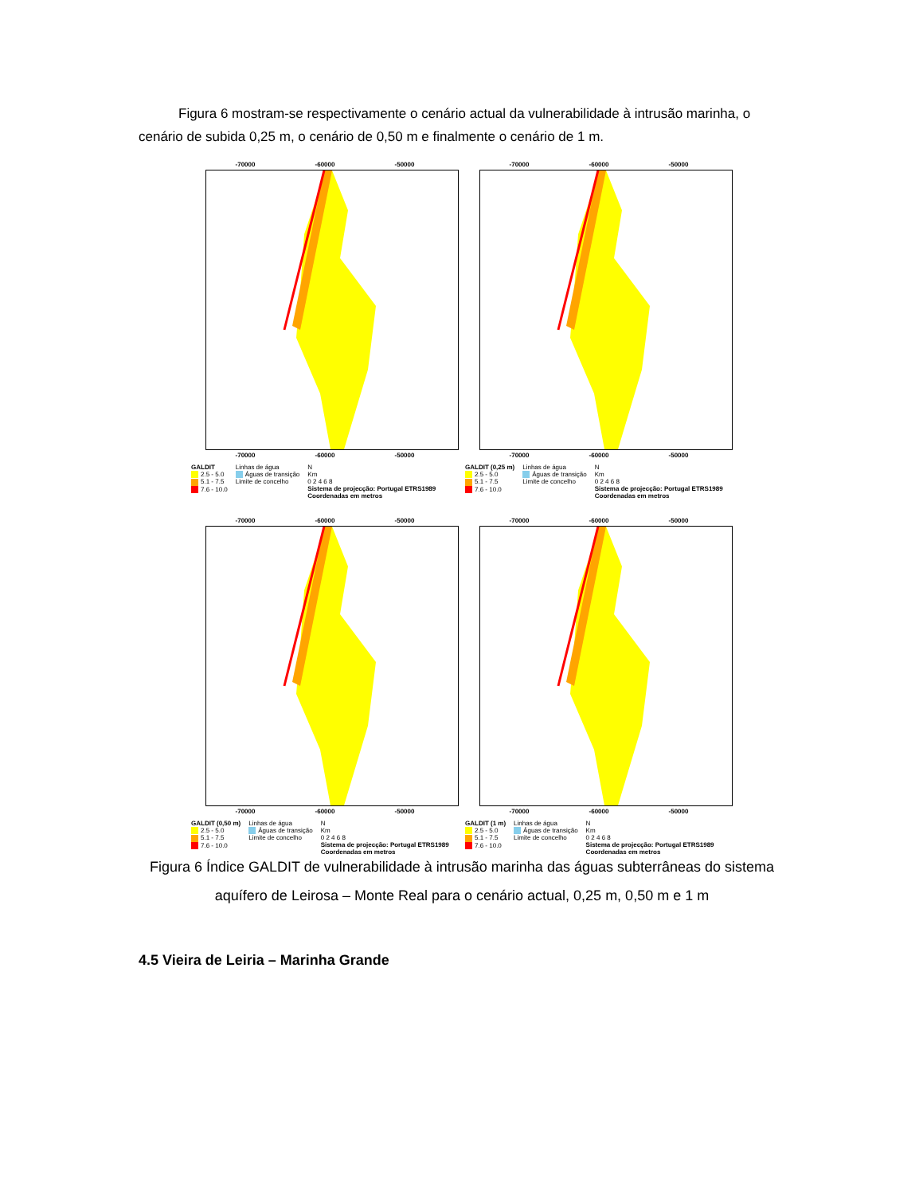Figura 6 mostram-se respectivamente o cenário actual da vulnerabilidade à intrusão marinha, o cenário de subida 0,25 m, o cenário de 0,50 m e finalmente o cenário de 1 m.
-70000 -60000 -50000
-70000 -60000 -50000
GALDIT
2.5 - 5.0
5.1 - 7.5
7.6 - 10.0
Linhas de água
Águas de transição
Limite de concelho
N
Km
0 2 4 6 8
Sistema de projecção: Portugal ETRS1989
Coordenadas em metros
-70000 -60000 -50000
-70000 -60000 -50000
GALDIT (0,25 m)
2.5 - 5.0
5.1 - 7.5
7.6 - 10.0
Linhas de água
Águas de transição
Limite de concelho
N
Km
0 2 4 6 8
Sistema de projecção: Portugal ETRS1989
Coordenadas em metros
-70000 -60000 -50000
-70000 -60000 -50000
GALDIT (0,50 m)
2.5 - 5.0
5.1 - 7.5
7.6 - 10.0
Linhas de água
Águas de transição
Limite de concelho
N
Km
0 2 4 6 8
Sistema de projecção: Portugal ETRS1989
Coordenadas em metros
-70000 -60000 -50000
-70000 -60000 -50000
GALDIT (1 m)
2.5 - 5.0
5.1 - 7.5
7.6 - 10.0
Linhas de água
Águas de transição
Limite de concelho
N
Km
0 2 4 6 8
Sistema de projecção: Portugal ETRS1989
Coordenadas em metros
Figura 6 Índice GALDIT de vulnerabilidade à intrusão marinha das águas subterrâneas do sistema aquífero de Leirosa – Monte Real para o cenário actual, 0,25 m, 0,50 m e 1 m
4.5 Vieira de Leiria – Marinha Grande